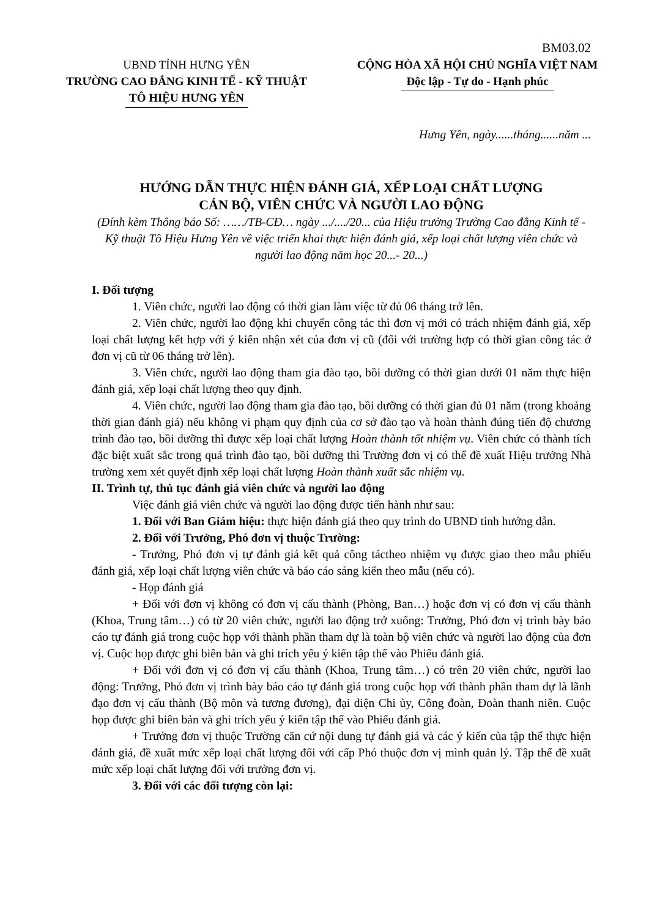BM03.02
UBND TỈNH HƯNG YÊN
TRƯỜNG CAO ĐẲNG KINH TẾ - KỸ THUẬT
TÔ HIỆU HƯNG YÊN
CỘNG HÒA XÃ HỘI CHỦ NGHĨA VIỆT NAM
Độc lập - Tự do - Hạnh phúc
Hưng Yên, ngày......tháng......năm ...
HƯỚNG DẪN THỰC HIỆN ĐÁNH GIÁ, XẾP LOẠI CHẤT LƯỢNG
CÁN BỘ, VIÊN CHỨC VÀ NGƯỜI LAO ĐỘNG
(Đính kèm Thông báo Số: ……/TB-CĐ… ngày .../..../20... của Hiệu trưởng Trường Cao đẳng Kinh tế - Kỹ thuật Tô Hiệu Hưng Yên về việc triển khai thực hiện đánh giá, xếp loại chất lượng viên chức và người lao động năm học 20...- 20...)
I. Đối tượng
1. Viên chức, người lao động có thời gian làm việc từ đủ 06 tháng trở lên.
2. Viên chức, người lao động khi chuyển công tác thì đơn vị mới có trách nhiệm đánh giá, xếp loại chất lượng kết hợp với ý kiến nhận xét của đơn vị cũ (đối với trường hợp có thời gian công tác ở đơn vị cũ từ 06 tháng trở lên).
3. Viên chức, người lao động tham gia đào tạo, bồi dưỡng có thời gian dưới 01 năm thực hiện đánh giá, xếp loại chất lượng theo quy định.
4. Viên chức, người lao động tham gia đào tạo, bồi dưỡng có thời gian đủ 01 năm (trong khoảng thời gian đánh giá) nếu không vi phạm quy định của cơ sở đào tạo và hoàn thành đúng tiến độ chương trình đào tạo, bồi dưỡng thì được xếp loại chất lượng Hoàn thành tốt nhiệm vụ. Viên chức có thành tích đặc biệt xuất sắc trong quá trình đào tạo, bồi dưỡng thì Trưởng đơn vị có thể đề xuất Hiệu trưởng Nhà trường xem xét quyết định xếp loại chất lượng Hoàn thành xuất sắc nhiệm vụ.
II. Trình tự, thủ tục đánh giá viên chức và người lao động
Việc đánh giá viên chức và người lao động được tiến hành như sau:
1. Đối với Ban Giám hiệu: thực hiện đánh giá theo quy trình do UBND tỉnh hướng dẫn.
2. Đối với Trưởng, Phó đơn vị thuộc Trường:
- Trưởng, Phó đơn vị tự đánh giá kết quả công táctheo nhiệm vụ được giao theo mẫu phiếu đánh giá, xếp loại chất lượng viên chức và báo cáo sáng kiến theo mẫu (nếu có).
- Họp đánh giá
+ Đối với đơn vị không có đơn vị cấu thành (Phòng, Ban…) hoặc đơn vị có đơn vị cấu thành (Khoa, Trung tâm…) có từ 20 viên chức, người lao động trở xuống: Trưởng, Phó đơn vị trình bày báo cáo tự đánh giá trong cuộc họp với thành phần tham dự là toàn bộ viên chức và người lao động của đơn vị. Cuộc họp được ghi biên bản và ghi trích yếu ý kiến tập thể vào Phiếu đánh giá.
+ Đối với đơn vị có đơn vị cấu thành (Khoa, Trung tâm…) có trên 20 viên chức, người lao động: Trưởng, Phó đơn vị trình bày báo cáo tự đánh giá trong cuộc họp với thành phần tham dự là lãnh đạo đơn vị cấu thành (Bộ môn và tương đương), đại diện Chi ủy, Công đoàn, Đoàn thanh niên. Cuộc họp được ghi biên bản và ghi trích yếu ý kiến tập thể vào Phiếu đánh giá.
+ Trưởng đơn vị thuộc Trường căn cứ nội dung tự đánh giá và các ý kiến của tập thể thực hiện đánh giá, đề xuất mức xếp loại chất lượng đối với cấp Phó thuộc đơn vị mình quản lý. Tập thể đề xuất mức xếp loại chất lượng đối với trưởng đơn vị.
3. Đối với các đối tượng còn lại: